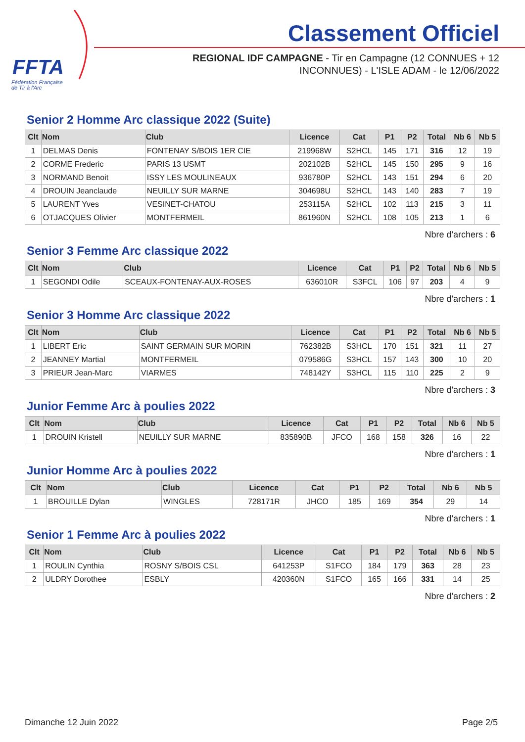FFTA
Fédération Française
de Tir à l'Arc
Classement Officiel
REGIONAL IDF CAMPAGNE - Tir en Campagne (12 CONNUES + 12
INCONNUES) - L'ISLE ADAM - le 12/06/2022
Senior 2 Homme Arc classique 2022 (Suite)
| Clt | Nom | Club | Licence | Cat | P1 | P2 | Total | Nb 6 | Nb 5 |
| --- | --- | --- | --- | --- | --- | --- | --- | --- | --- |
| 1 | DELMAS Denis | FONTENAY S/BOIS 1ER CIE | 219968W | S2HCL | 145 | 171 | 316 | 12 | 19 |
| 2 | CORME Frederic | PARIS 13 USMT | 202102B | S2HCL | 145 | 150 | 295 | 9 | 16 |
| 3 | NORMAND Benoit | ISSY LES MOULINEAUX | 936780P | S2HCL | 143 | 151 | 294 | 6 | 20 |
| 4 | DROUIN Jeanclaude | NEUILLY SUR MARNE | 304698U | S2HCL | 143 | 140 | 283 | 7 | 19 |
| 5 | LAURENT Yves | VESINET-CHATOU | 253115A | S2HCL | 102 | 113 | 215 | 3 | 11 |
| 6 | OTJACQUES Olivier | MONTFERMEIL | 861960N | S2HCL | 108 | 105 | 213 | 1 | 6 |
Nbre d'archers : 6
Senior 3 Femme Arc classique 2022
| Clt | Nom | Club | Licence | Cat | P1 | P2 | Total | Nb 6 | Nb 5 |
| --- | --- | --- | --- | --- | --- | --- | --- | --- | --- |
| 1 | SEGONDI Odile | SCEAUX-FONTENAY-AUX-ROSES | 636010R | S3FCL | 106 | 97 | 203 | 4 | 9 |
Nbre d'archers : 1
Senior 3 Homme Arc classique 2022
| Clt | Nom | Club | Licence | Cat | P1 | P2 | Total | Nb 6 | Nb 5 |
| --- | --- | --- | --- | --- | --- | --- | --- | --- | --- |
| 1 | LIBERT Eric | SAINT GERMAIN SUR MORIN | 762382B | S3HCL | 170 | 151 | 321 | 11 | 27 |
| 2 | JEANNEY Martial | MONTFERMEIL | 079586G | S3HCL | 157 | 143 | 300 | 10 | 20 |
| 3 | PRIEUR Jean-Marc | VIARMES | 748142Y | S3HCL | 115 | 110 | 225 | 2 | 9 |
Nbre d'archers : 3
Junior Femme Arc à poulies 2022
| Clt | Nom | Club | Licence | Cat | P1 | P2 | Total | Nb 6 | Nb 5 |
| --- | --- | --- | --- | --- | --- | --- | --- | --- | --- |
| 1 | DROUIN Kristell | NEUILLY SUR MARNE | 835890B | JFCO | 168 | 158 | 326 | 16 | 22 |
Nbre d'archers : 1
Junior Homme Arc à poulies 2022
| Clt | Nom | Club | Licence | Cat | P1 | P2 | Total | Nb 6 | Nb 5 |
| --- | --- | --- | --- | --- | --- | --- | --- | --- | --- |
| 1 | BROUILLE Dylan | WINGLES | 728171R | JHCO | 185 | 169 | 354 | 29 | 14 |
Nbre d'archers : 1
Senior 1 Femme Arc à poulies 2022
| Clt | Nom | Club | Licence | Cat | P1 | P2 | Total | Nb 6 | Nb 5 |
| --- | --- | --- | --- | --- | --- | --- | --- | --- | --- |
| 1 | ROULIN Cynthia | ROSNY S/BOIS CSL | 641253P | S1FCO | 184 | 179 | 363 | 28 | 23 |
| 2 | ULDRY Dorothee | ESBLY | 420360N | S1FCO | 165 | 166 | 331 | 14 | 25 |
Nbre d'archers : 2
Dimanche 12 Juin 2022 Page 2/5